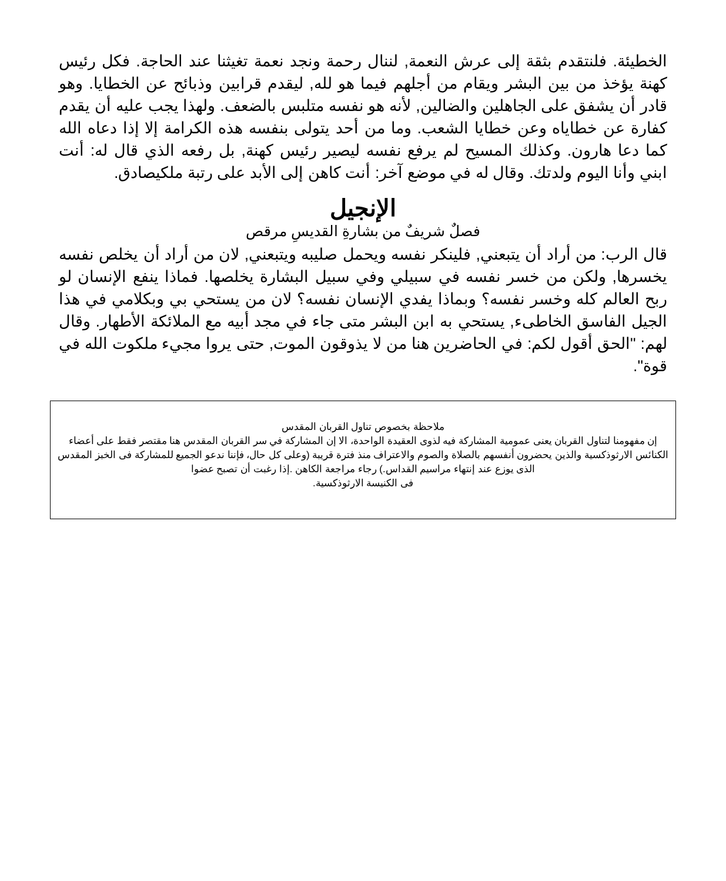الخطيئة. فلنتقدم بثقة إلى عرش النعمة, لننال رحمة ونجد نعمة تغيثنا عند الحاجة. فكل رئيس كهنة يؤخذ من بين البشر ويقام من أجلهم فيما هو لله, ليقدم قرابين وذبائح عن الخطايا. وهو قادر أن يشفق على الجاهلين والضالين, لأنه هو نفسه متلبس بالضعف. ولهذا يجب عليه أن يقدم كفارة عن خطاياه وعن خطايا الشعب. وما من أحد يتولى بنفسه هذه الكرامة إلا إذا دعاه الله كما دعا هارون. وكذلك المسيح لم يرفع نفسه ليصير رئيس كهنة, بل رفعه الذي قال له: أنت ابني وأنا اليوم ولدتك. وقال له في موضع آخر: أنت كاهن إلى الأبد على رتبة ملكيصادق.
الإنجيل
فصلٌ شريفٌ من بشارةِ القديسِ مرقص
قال الرب: من أراد أن يتبعني, فلينكر نفسه ويحمل صليبه ويتبعني, لان من أراد أن يخلص نفسه يخسرها, ولكن من خسر نفسه في سبيلي وفي سبيل البشارة يخلصها. فماذا ينفع الإنسان لو ربح العالم كله وخسر نفسه؟ وبماذا يفدي الإنسان نفسه؟ لان من يستحي بي وبكلامي في هذا الجيل الفاسق الخاطىء, يستحي به ابن البشر متى جاء في مجد أبيه مع الملائكة الأطهار. وقال لهم: "الحق أقول لكم: في الحاضرين هنا من لا يذوقون الموت, حتى يروا مجيء ملكوت الله في قوة".
ملاحظة بخصوص تناول القربان المقدس
إن مفهومنا لتناول القربان يعنى عمومية المشاركة فيه لذوى العقيدة الواحدة، الا إن المشاركة في سر القربان المقدس هنا مقتصر فقط على أعضاء الكنائس الارثوذكسية والذين يحضرون أنفسهم بالصلاة والصوم والاعتراف منذ فترة قريبة (وعلى كل حال، فإننا ندعو الجميع للمشاركة فى الخبز المقدس الذى يوزع عند إنتهاء مراسيم القداس.) رجاء مراجعة الكاهن .إذا رغبت أن تصبح عضوا
فى الكنيسة الارثوذكسية.